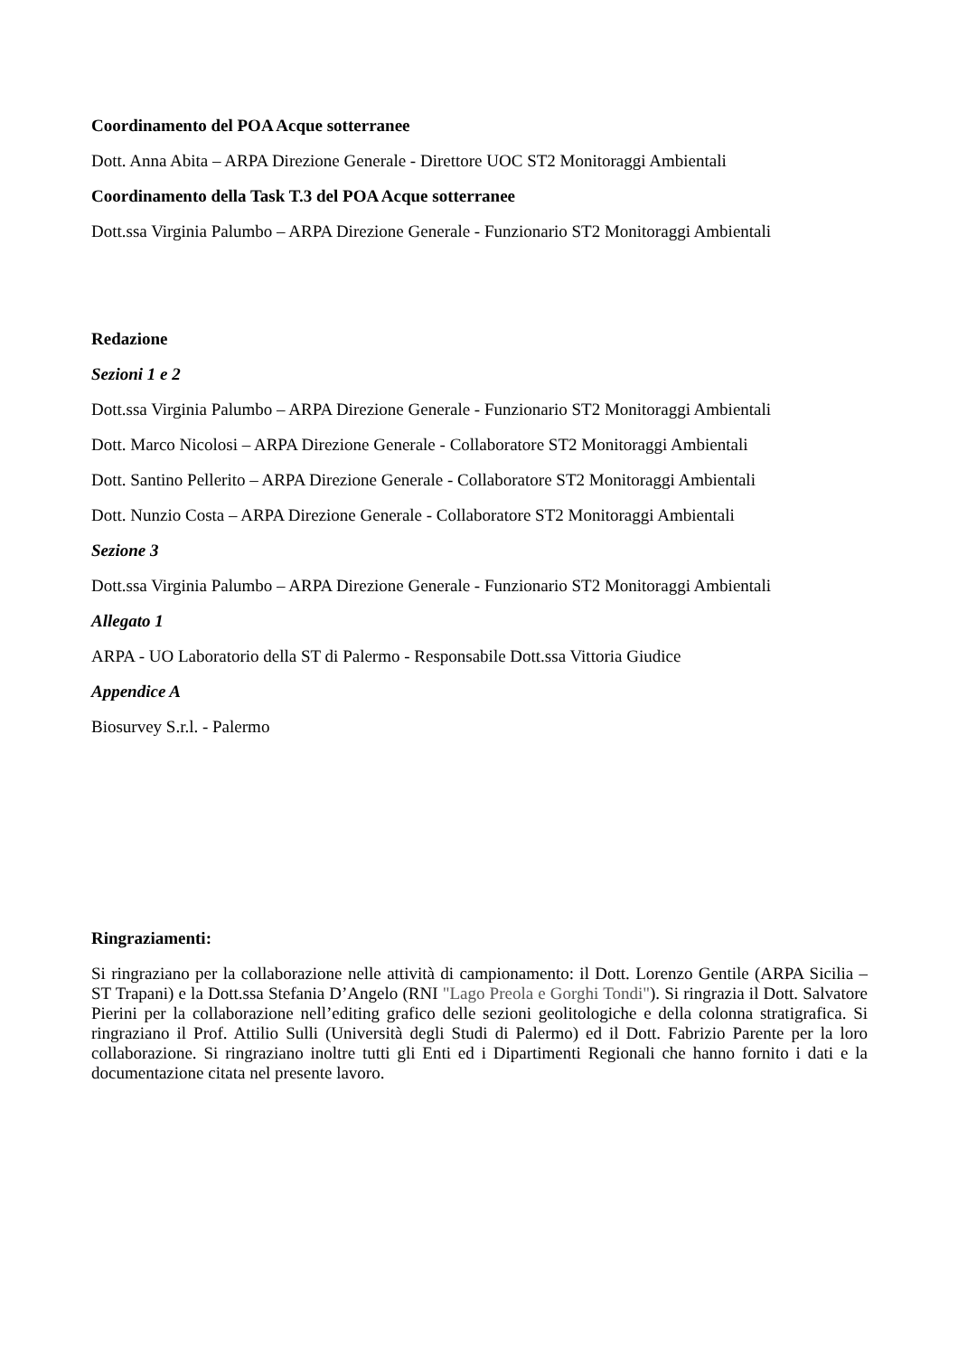Coordinamento del POA Acque sotterranee
Dott. Anna Abita – ARPA Direzione Generale - Direttore UOC ST2 Monitoraggi Ambientali
Coordinamento della Task T.3 del POA Acque sotterranee
Dott.ssa Virginia Palumbo – ARPA Direzione Generale - Funzionario ST2 Monitoraggi Ambientali
Redazione
Sezioni 1 e 2
Dott.ssa Virginia Palumbo – ARPA Direzione Generale - Funzionario ST2 Monitoraggi Ambientali
Dott. Marco Nicolosi – ARPA Direzione Generale - Collaboratore ST2 Monitoraggi Ambientali
Dott. Santino Pellerito – ARPA Direzione Generale - Collaboratore ST2 Monitoraggi Ambientali
Dott. Nunzio Costa – ARPA Direzione Generale - Collaboratore ST2 Monitoraggi Ambientali
Sezione 3
Dott.ssa Virginia Palumbo – ARPA Direzione Generale - Funzionario ST2 Monitoraggi Ambientali
Allegato 1
ARPA - UO Laboratorio della ST di Palermo - Responsabile Dott.ssa Vittoria Giudice
Appendice A
Biosurvey S.r.l. - Palermo
Ringraziamenti:
Si ringraziano per la collaborazione nelle attività di campionamento: il Dott. Lorenzo Gentile (ARPA Sicilia – ST Trapani) e la Dott.ssa Stefania D’Angelo (RNI "Lago Preola e Gorghi Tondi"). Si ringrazia il Dott. Salvatore Pierini per la collaborazione nell’editing grafico delle sezioni geolitologiche e della colonna stratigrafica. Si ringraziano il Prof. Attilio Sulli (Università degli Studi di Palermo) ed il Dott. Fabrizio Parente per la loro collaborazione. Si ringraziano inoltre tutti gli Enti ed i Dipartimenti Regionali che hanno fornito i dati e la documentazione citata nel presente lavoro.